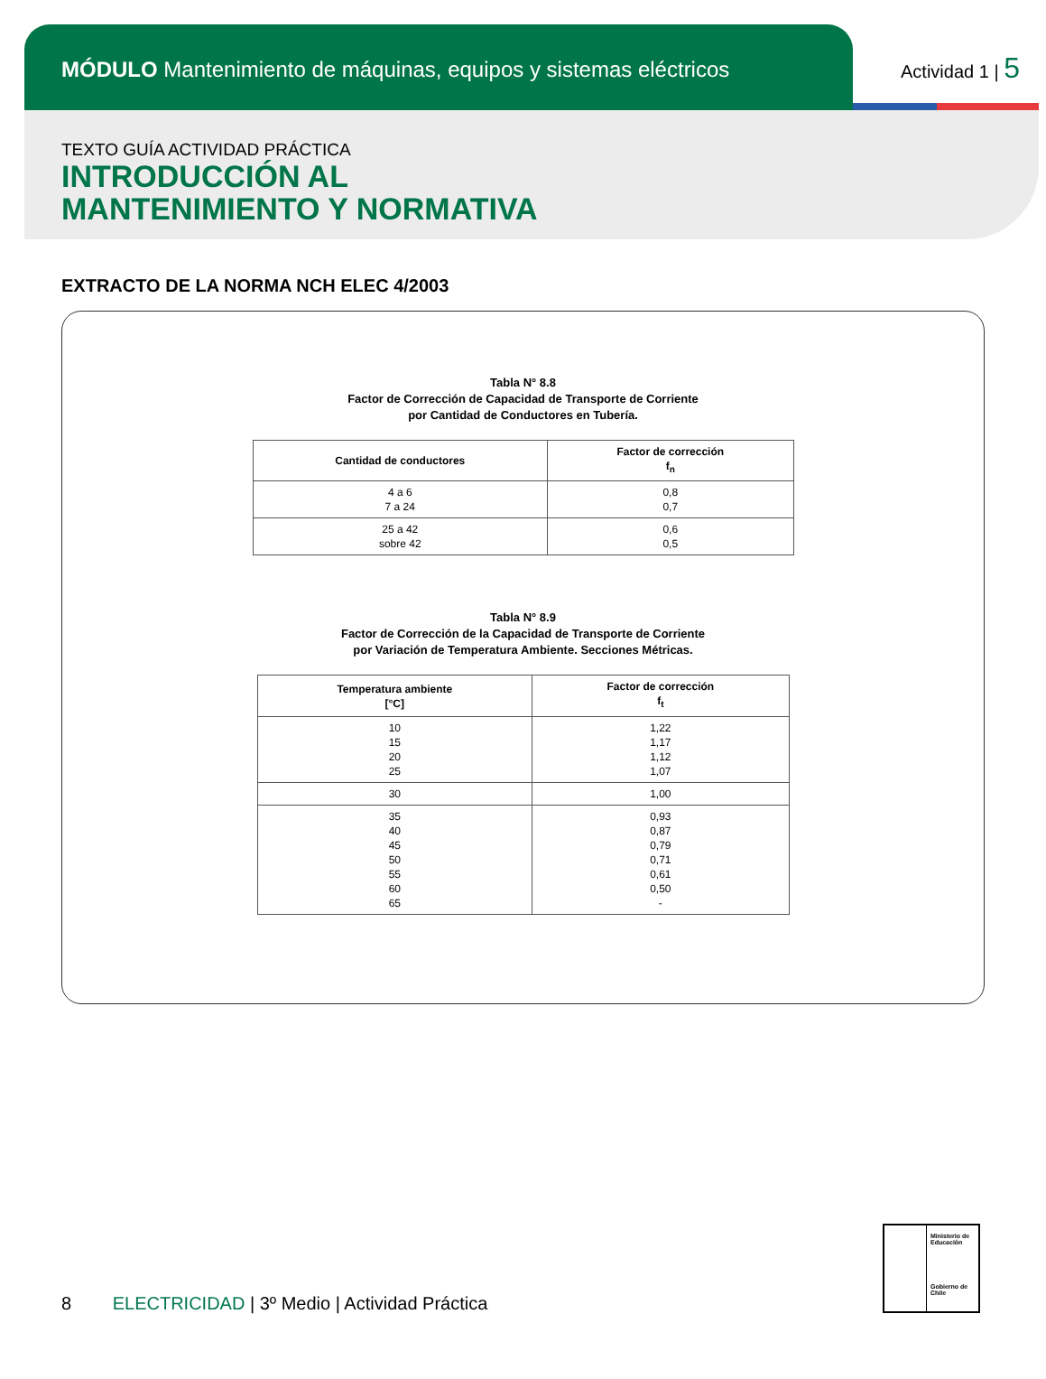MÓDULO Mantenimiento de máquinas, equipos y sistemas eléctricos
Actividad 1 | 5
TEXTO GUÍA ACTIVIDAD PRÁCTICA
INTRODUCCIÓN AL
MANTENIMIENTO Y NORMATIVA
EXTRACTO DE LA NORMA NCH ELEC 4/2003
Tabla N° 8.8
Factor de Corrección de Capacidad de Transporte de Corriente
por Cantidad de Conductores en Tubería.
| Cantidad de conductores | Factor de corrección f<sub>n</sub> |
| --- | --- |
| 4 a 6 7 a 24 | 0,8 0,7 |
| 25 a 42 sobre 42 | 0,6 0,5 |
Tabla N° 8.9
Factor de Corrección de la Capacidad de Transporte de Corriente
por Variación de Temperatura Ambiente. Secciones Métricas.
| Temperatura ambiente [°C] | Factor de corrección f<sub>t</sub> |
| --- | --- |
| 10 15 20 25 | 1,22 1,17 1,12 1,07 |
| 30 | 1,00 |
| 35 40 45 50 55 60 65 | 0,93 0,87 0,79 0,71 0,61 0,50 - |
8 ELECTRICIDAD | 3º Medio | Actividad Práctica
Ministerio de Educación
Gobierno de Chile